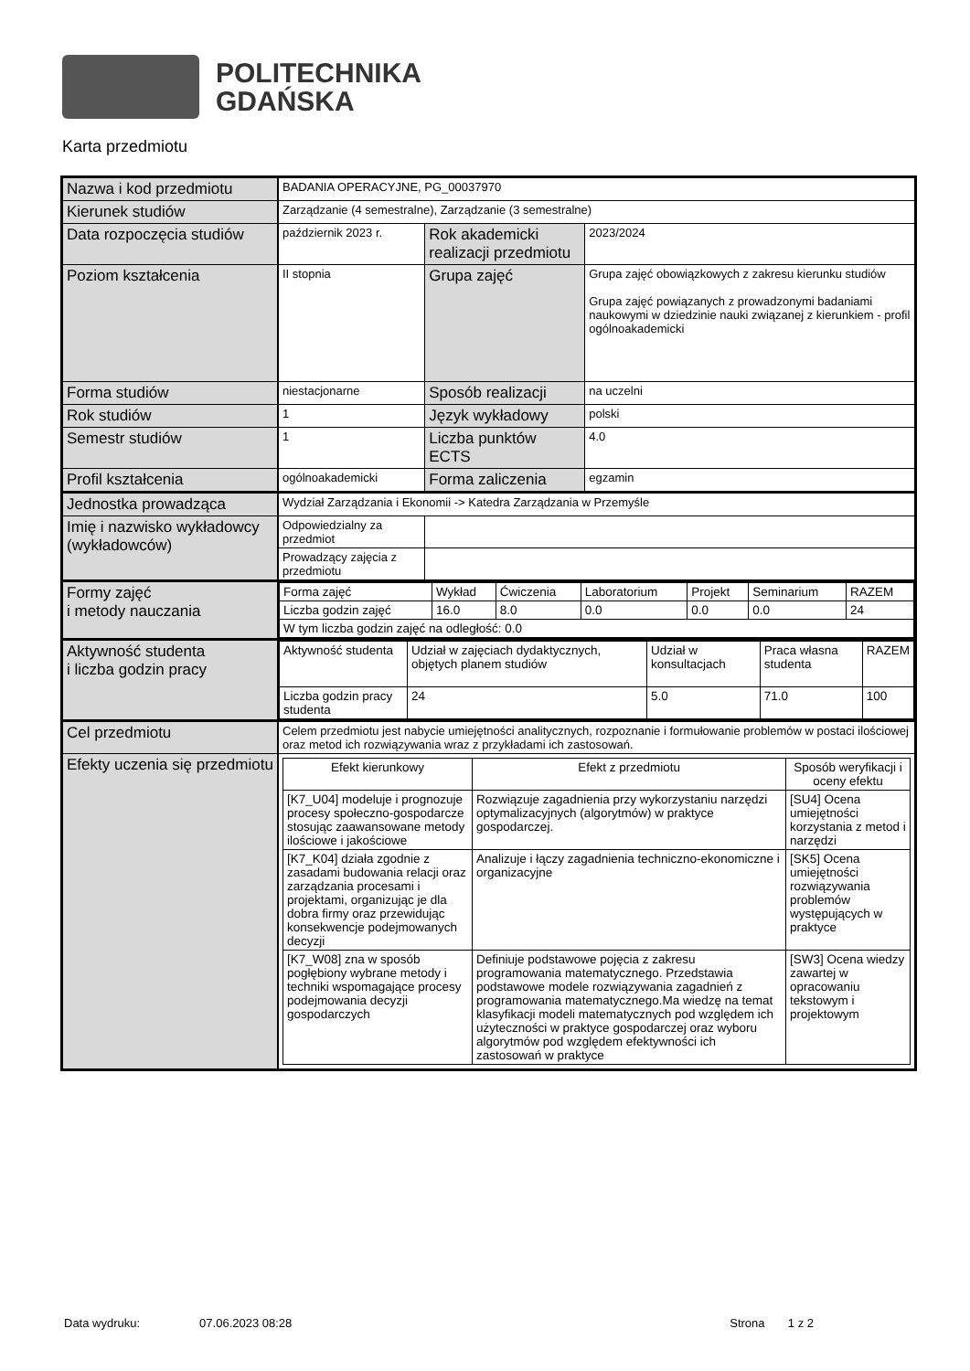POLITECHNIKA
GDAŃSKA
Karta przedmiotu
| Nazwa i kod przedmiotu | BADANIA OPERACYJNE, PG_00037970 | | |
| Kierunek studiów | Zarządzanie (4 semestralne), Zarządzanie (3 semestralne) | | |
| Data rozpoczęcia studiów | październik 2023 r. | Rok akademicki realizacji przedmiotu | 2023/2024 |
| Poziom kształcenia | II stopnia | Grupa zajęć | Grupa zajęć obowiązkowych z zakresu kierunku studiów Grupa zajęć powiązanych z prowadzonymi badaniami naukowymi w dziedzinie nauki związanej z kierunkiem - profil ogólnoakademicki |
| Forma studiów | niestacjonarne | Sposób realizacji | na uczelni |
| Rok studiów | 1 | Język wykładowy | polski |
| Semestr studiów | 1 | Liczba punktów ECTS | 4.0 |
| Profil kształcenia | ogólnoakademicki | Forma zaliczenia | egzamin |
| Jednostka prowadząca | Wydział Zarządzania i Ekonomii -> Katedra Zarządzania w Przemyśle | | |
| Imię i nazwisko wykładowcy (wykładowców) | Odpowiedzialny za przedmiot | | |
| | Prowadzący zajęcia z przedmiotu | | |
| Formy zajęć i metody nauczania | / Forma zajęć / Wykład / Ćwiczenia / Laboratorium / Projekt / Seminarium / RAZEM / / Liczba godzin zajęć / 16.0 / 8.0 / 0.0 / 0.0 / 0.0 / 24 / / W tym liczba godzin zajęć na odległość: 0.0 / / / / / / / | | |
| Aktywność studenta i liczba godzin pracy | / Aktywność studenta / Udział w zajęciach dydaktycznych, objętych planem studiów / Udział w konsultacjach / Praca własna studenta / RAZEM / / Liczba godzin pracy studenta / 24 / 5.0 / 71.0 / 100 / | | |
| Cel przedmiotu | Celem przedmiotu jest nabycie umiejętności analitycznych, rozpoznanie i formułowanie problemów w postaci ilościowej oraz metod ich rozwiązywania wraz z przykładami ich zastosowań. | | |
| Efekty uczenia się przedmiotu | / Efekt kierunkowy / Efekt z przedmiotu / Sposób weryfikacji i oceny efektu / / --- / --- / --- / / [K7_U04] modeluje i prognozuje procesy społeczno-gospodarcze stosując zaawansowane metody ilościowe i jakościowe / Rozwiązuje zagadnienia przy wykorzystaniu narzędzi optymalizacyjnych (algorytmów) w praktyce gospodarczej. / [SU4] Ocena umiejętności korzystania z metod i narzędzi / / [K7_K04] działa zgodnie z zasadami budowania relacji oraz zarządzania procesami i projektami, organizując je dla dobra firmy oraz przewidując konsekwencje podejmowanych decyzji / Analizuje i łączy zagadnienia techniczno-ekonomiczne i organizacyjne / [SK5] Ocena umiejętności rozwiązywania problemów występujących w praktyce / / [K7_W08] zna w sposób pogłębiony wybrane metody i techniki wspomagające procesy podejmowania decyzji gospodarczych / Definiuje podstawowe pojęcia z zakresu programowania matematycznego. Przedstawia podstawowe modele rozwiązywania zagadnień z programowania matematycznego.Ma wiedzę na temat klasyfikacji modeli matematycznych pod względem ich użyteczności w praktyce gospodarczej oraz wyboru algorytmów pod względem efektywności ich zastosowań w praktyce / [SW3] Ocena wiedzy zawartej w opracowaniu tekstowym i projektowym / | | |
Data wydruku: 07.06.2023 08:28 Strona 1 z 2